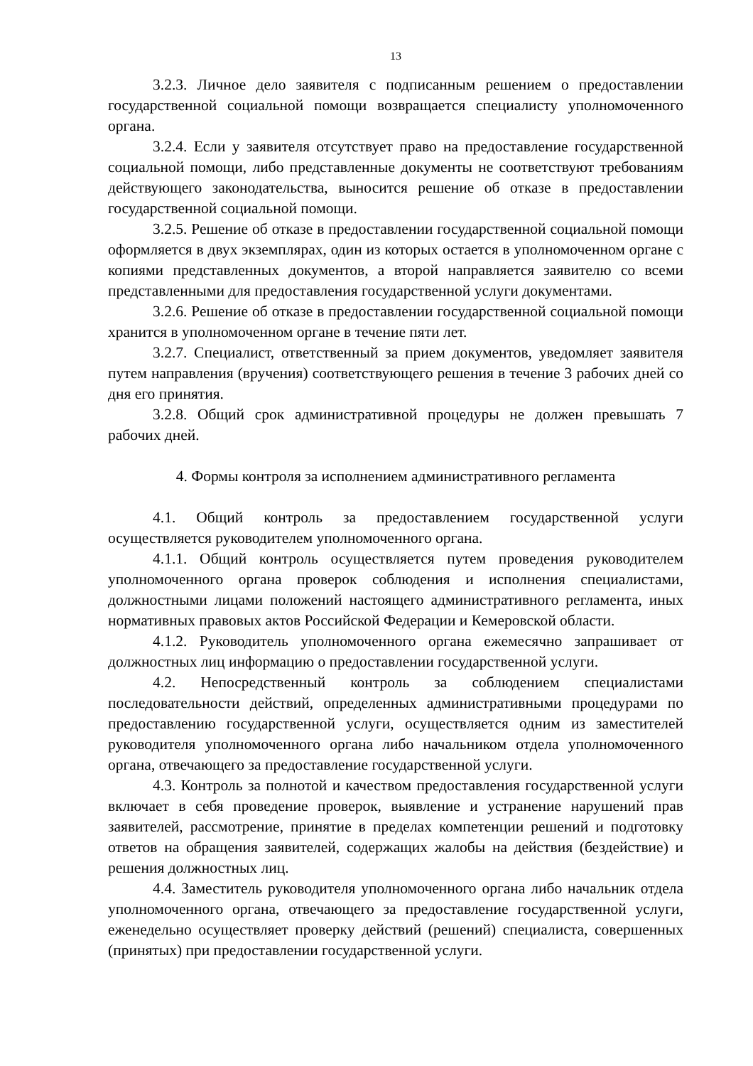13
3.2.3. Личное дело заявителя с подписанным решением о предоставлении государственной социальной помощи возвращается специалисту уполномоченного органа.
3.2.4. Если у заявителя отсутствует право на предоставление государственной социальной помощи, либо представленные документы не соответствуют требованиям действующего законодательства, выносится решение об отказе в предоставлении государственной социальной помощи.
3.2.5. Решение об отказе в предоставлении государственной социальной помощи оформляется в двух экземплярах, один из которых остается в уполномоченном органе с копиями представленных документов, а второй направляется заявителю со всеми представленными для предоставления государственной услуги документами.
3.2.6. Решение об отказе в предоставлении государственной социальной помощи хранится в уполномоченном органе в течение пяти лет.
3.2.7. Специалист, ответственный за прием документов, уведомляет заявителя путем направления (вручения) соответствующего решения в течение 3 рабочих дней со дня его принятия.
3.2.8. Общий срок административной процедуры не должен превышать 7 рабочих дней.
4. Формы контроля за исполнением административного регламента
4.1. Общий контроль за предоставлением государственной услуги осуществляется руководителем уполномоченного органа.
4.1.1. Общий контроль осуществляется путем проведения руководителем уполномоченного органа проверок соблюдения и исполнения специалистами, должностными лицами положений настоящего административного регламента, иных нормативных правовых актов Российской Федерации и Кемеровской области.
4.1.2. Руководитель уполномоченного органа ежемесячно запрашивает от должностных лиц информацию о предоставлении государственной услуги.
4.2. Непосредственный контроль за соблюдением специалистами последовательности действий, определенных административными процедурами по предоставлению государственной услуги, осуществляется одним из заместителей руководителя уполномоченного органа либо начальником отдела уполномоченного органа, отвечающего за предоставление государственной услуги.
4.3. Контроль за полнотой и качеством предоставления государственной услуги включает в себя проведение проверок, выявление и устранение нарушений прав заявителей, рассмотрение, принятие в пределах компетенции решений и подготовку ответов на обращения заявителей, содержащих жалобы на действия (бездействие) и решения должностных лиц.
4.4. Заместитель руководителя уполномоченного органа либо начальник отдела уполномоченного органа, отвечающего за предоставление государственной услуги, еженедельно осуществляет проверку действий (решений) специалиста, совершенных (принятых) при предоставлении государственной услуги.